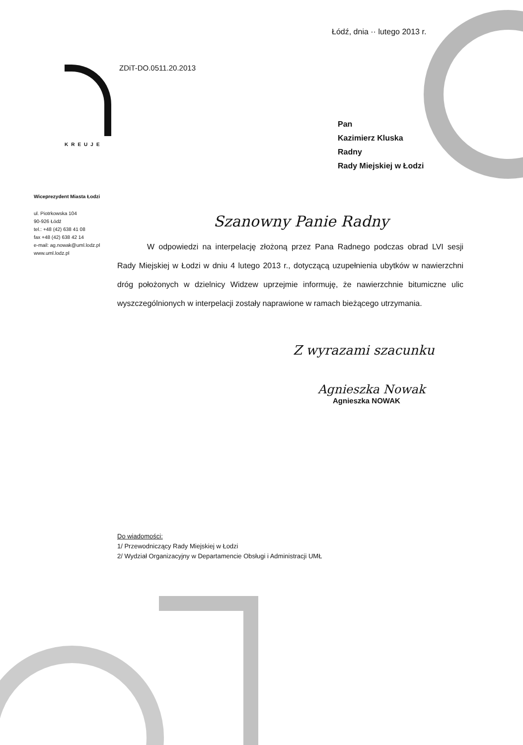Łódź, dnia ·· lutego 2013 r.
ZDiT-DO.0511.20.2013
KREUJE
Pan
Kazimierz Kluska
Radny
Rady Miejskiej w Łodzi
Wiceprezydent Miasta Łodzi
ul. Piotrkowska 104
90-926 Łódź
tel.: +48 (42) 638 41 08
fax +48 (42) 638 42 14
e-mail: ag.nowak@uml.lodz.pl
www.uml.lodz.pl
Szanowny Panie Radny
W odpowiedzi na interpelację złożoną przez Pana Radnego podczas obrad LVI sesji Rady Miejskiej w Łodzi w dniu 4 lutego 2013 r., dotyczącą uzupełnienia ubytków w nawierzchni dróg położonych w dzielnicy Widzew uprzejmie informuję, że nawierzchnie bitumiczne ulic wyszczególnionych w interpelacji zostały naprawione w ramach bieżącego utrzymania.
Z wyrazami szacunku
Agnieszka Nowak
Agnieszka NOWAK
Do wiadomości:
1/ Przewodniczący Rady Miejskiej w Łodzi
2/ Wydział Organizacyjny w Departamencie Obsługi i Administracji UMŁ